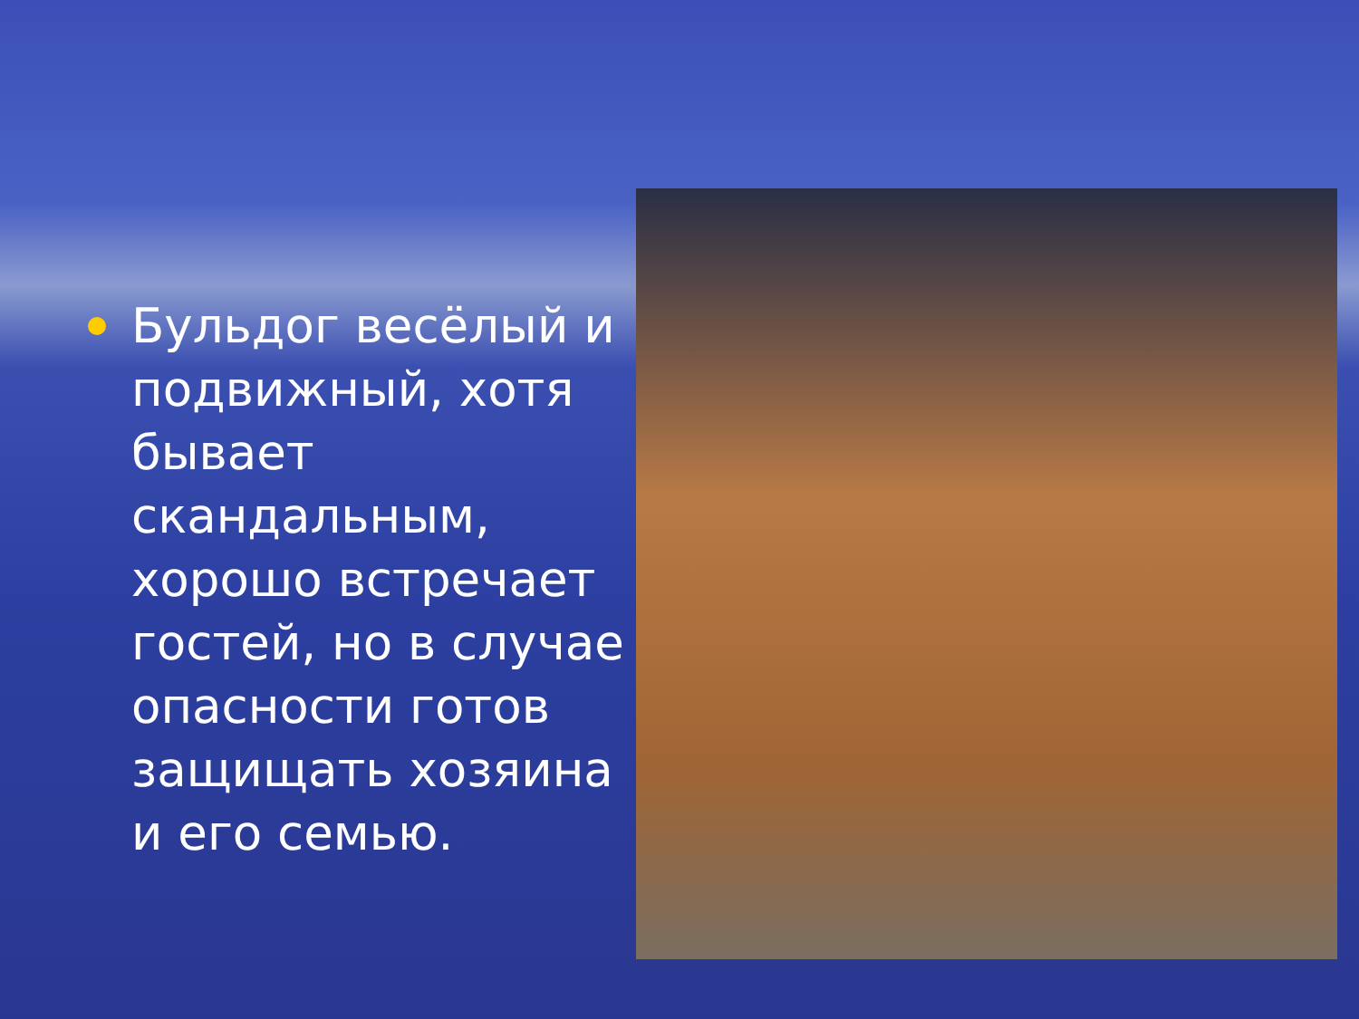Бульдог весёлый и подвижный, хотя бывает скандальным, хорошо встречает гостей, но в случае опасности готов защищать хозяина и его семью.